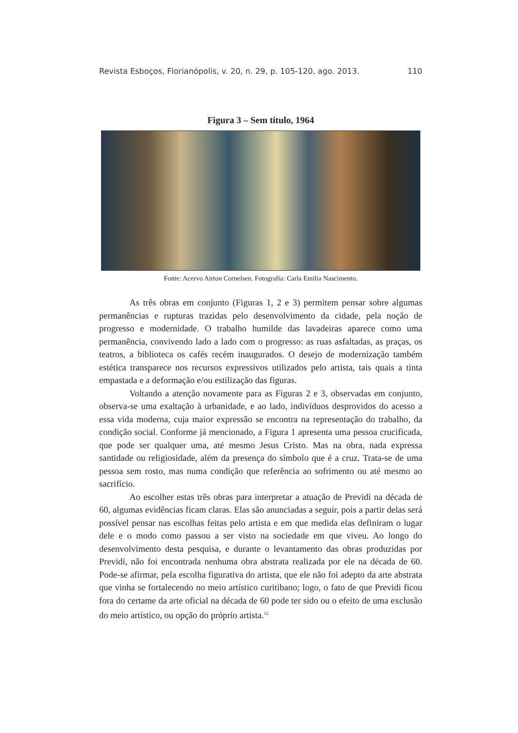Revista Esboços, Florianópolis, v. 20, n. 29, p. 105-120, ago. 2013. 110
Figura 3 – Sem título, 1964
Fonte: Acervo Airton Cornelsen. Fotografia: Carla Emilia Nascimento.
As três obras em conjunto (Figuras 1, 2 e 3) permitem pensar sobre algumas permanências e rupturas trazidas pelo desenvolvimento da cidade, pela noção de progresso e modernidade. O trabalho humilde das lavadeiras aparece como uma permanência, convivendo lado a lado com o progresso: as ruas asfaltadas, as praças, os teatros, a biblioteca os cafés recém inaugurados. O desejo de modernização também estética transparece nos recursos expressivos utilizados pelo artista, tais quais a tinta empastada e a deformação e/ou estilização das figuras.
Voltando a atenção novamente para as Figuras 2 e 3, observadas em conjunto, observa-se uma exaltação à urbanidade, e ao lado, indivíduos desprovidos do acesso a essa vida moderna, cuja maior expressão se encontra na representação do trabalho, da condição social. Conforme já mencionado, a Figura 1 apresenta uma pessoa crucificada, que pode ser qualquer uma, até mesmo Jesus Cristo. Mas na obra, nada expressa santidade ou religiosidade, além da presença do símbolo que é a cruz. Trata-se de uma pessoa sem rosto, mas numa condição que referência ao sofrimento ou até mesmo ao sacrifício.
Ao escolher estas três obras para interpretar a atuação de Previdi na década de 60, algumas evidências ficam claras. Elas são anunciadas a seguir, pois a partir delas será possível pensar nas escolhas feitas pelo artista e em que medida elas definiram o lugar dele e o modo como passou a ser visto na sociedade em que viveu. Ao longo do desenvolvimento desta pesquisa, e durante o levantamento das obras produzidas por Previdi, não foi encontrada nenhuma obra abstrata realizada por ele na década de 60. Pode-se afirmar, pela escolha figurativa do artista, que ele não foi adepto da arte abstrata que vinha se fortalecendo no meio artístico curitibano; logo, o fato de que Previdi ficou fora do certame da arte oficial na década de 60 pode ter sido ou o efeito de uma exclusão do meio artístico, ou opção do próprio artista.<sup>12</sup>